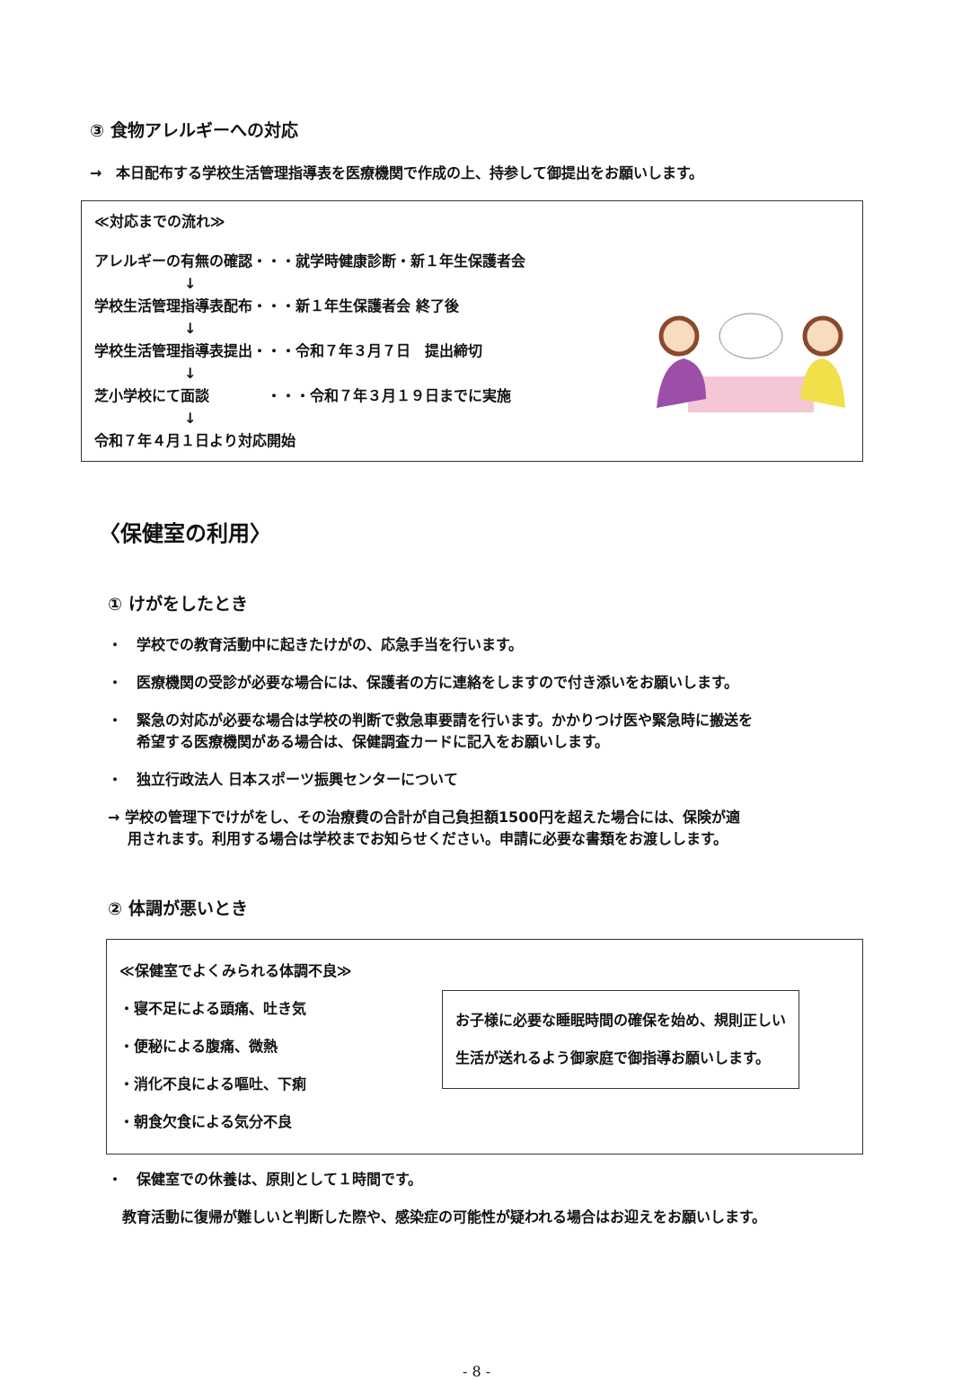③ 食物アレルギーへの対応
→　本日配布する学校生活管理指導表を医療機関で作成の上、持参して御提出をお願いします。
≪対応までの流れ≫
アレルギーの有無の確認・・・就学時健康診断・新１年生保護者会
↓
学校生活管理指導表配布・・・新１年生保護者会 終了後
↓
学校生活管理指導表提出・・・令和７年３月７日　提出締切
↓
芝小学校にて面談　　　　・・・令和７年３月１９日までに実施
↓
令和７年４月１日より対応開始
〈保健室の利用〉
① けがをしたとき
・　学校での教育活動中に起きたけがの、応急手当を行います。
・　医療機関の受診が必要な場合には、保護者の方に連絡をしますので付き添いをお願いします。
・　緊急の対応が必要な場合は学校の判断で救急車要請を行います。かかりつけ医や緊急時に搬送を
　　希望する医療機関がある場合は、保健調査カードに記入をお願いします。
・　独立行政法人 日本スポーツ振興センターについて
→ 学校の管理下でけがをし、その治療費の合計が自己負担額1500円を超えた場合には、保険が適
　 用されます。利用する場合は学校までお知らせください。申請に必要な書類をお渡しします。
② 体調が悪いとき
≪保健室でよくみられる体調不良≫
・寝不足による頭痛、吐き気
・便秘による腹痛、微熱
・消化不良による嘔吐、下痢
・朝食欠食による気分不良
お子様に必要な睡眠時間の確保を始め、規則正しい
生活が送れるよう御家庭で御指導お願いします。
・　保健室での休養は、原則として１時間です。
　教育活動に復帰が難しいと判断した際や、感染症の可能性が疑われる場合はお迎えをお願いします。
- 8 -